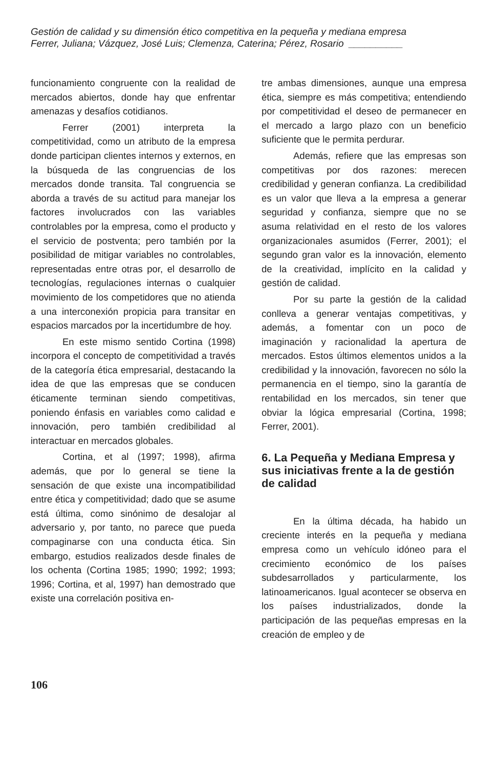Gestión de calidad y su dimensión ético competitiva en la pequeña y mediana empresa
Ferrer, Juliana; Vázquez, José Luis; Clemenza, Caterina; Pérez, Rosario __________
funcionamiento congruente con la realidad de mercados abiertos, donde hay que enfrentar amenazas y desafíos cotidianos.
Ferrer (2001) interpreta la competitividad, como un atributo de la empresa donde participan clientes internos y externos, en la búsqueda de las congruencias de los mercados donde transita. Tal congruencia se aborda a través de su actitud para manejar los factores involucrados con las variables controlables por la empresa, como el producto y el servicio de postventa; pero también por la posibilidad de mitigar variables no controlables, representadas entre otras por, el desarrollo de tecnologías, regulaciones internas o cualquier movimiento de los competidores que no atienda a una interconexión propicia para transitar en espacios marcados por la incertidumbre de hoy.
En este mismo sentido Cortina (1998) incorpora el concepto de competitividad a través de la categoría ética empresarial, destacando la idea de que las empresas que se conducen éticamente terminan siendo competitivas, poniendo énfasis en variables como calidad e innovación, pero también credibilidad al interactuar en mercados globales.
Cortina, et al (1997; 1998), afirma además, que por lo general se tiene la sensación de que existe una incompatibilidad entre ética y competitividad; dado que se asume está última, como sinónimo de desalojar al adversario y, por tanto, no parece que pueda compaginarse con una conducta ética. Sin embargo, estudios realizados desde finales de los ochenta (Cortina 1985; 1990; 1992; 1993; 1996; Cortina, et al, 1997) han demostrado que existe una correlación positiva en-
tre ambas dimensiones, aunque una empresa ética, siempre es más competitiva; entendiendo por competitividad el deseo de permanecer en el mercado a largo plazo con un beneficio suficiente que le permita perdurar.
Además, refiere que las empresas son competitivas por dos razones: merecen credibilidad y generan confianza. La credibilidad es un valor que lleva a la empresa a generar seguridad y confianza, siempre que no se asuma relatividad en el resto de los valores organizacionales asumidos (Ferrer, 2001); el segundo gran valor es la innovación, elemento de la creatividad, implícito en la calidad y gestión de calidad.
Por su parte la gestión de la calidad conlleva a generar ventajas competitivas, y además, a fomentar con un poco de imaginación y racionalidad la apertura de mercados. Estos últimos elementos unidos a la credibilidad y la innovación, favorecen no sólo la permanencia en el tiempo, sino la garantía de rentabilidad en los mercados, sin tener que obviar la lógica empresarial (Cortina, 1998; Ferrer, 2001).
6. La Pequeña y Mediana Empresa y sus iniciativas frente a la de gestión de calidad
En la última década, ha habido un creciente interés en la pequeña y mediana empresa como un vehículo idóneo para el crecimiento económico de los países subdesarrollados y particularmente, los latinoamericanos. Igual acontecer se observa en los países industrializados, donde la participación de las pequeñas empresas en la creación de empleo y de
106